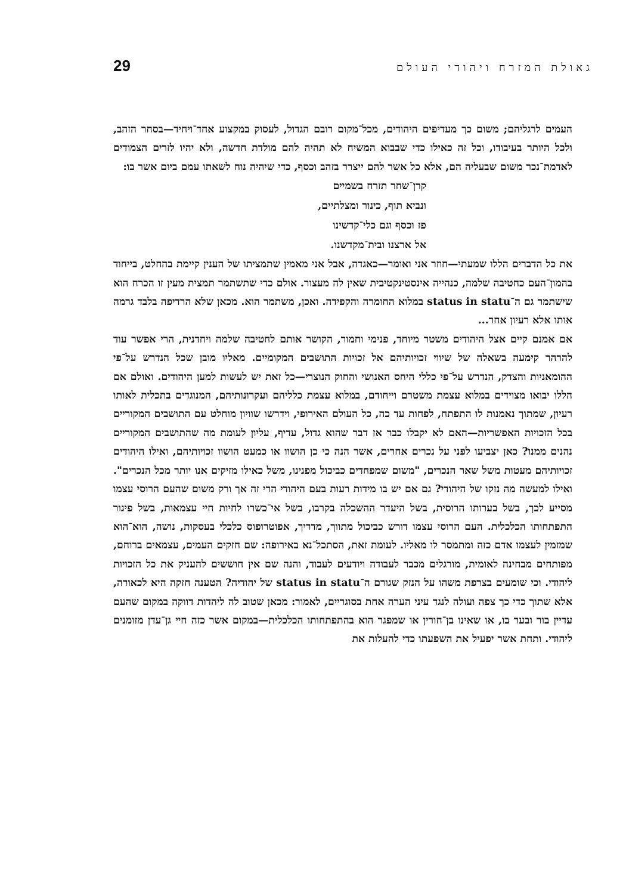29 גאולת המזרח ויהודי העולם
העמים לרגליהם; משום כך מעדיפים היהודים, מכל־מקום רובם הגדול, לעסוק במקצוע אחד־ויחיד—בסחר הזהב, ולכל היותר בעיבודו, וכל זה כאילו כדי שבבוא המשיח לא תהיה להם מולדת חדשה, ולא יהיו לזרים הצמודים לאדמת־נכר משום שבעליה הם, אלא כל אשר להם ייצרר בזהב וכסף, כדי שיהיה נוח לשאתו עמם ביום אשר בו:
קרן־שחר תזרח בשמיים
ונביא תוף, כינור ומצלתיים,
פז וכסף וגם כלי־קדשינו
אל ארצנו ובית־מקדשנו.
את כל הדברים הללו שמעתי—חוזר אני ואומר—כאגדה, אבל אני מאמין שתמציתו של הענין קיימת בהחלט, בייחוד בהמון־העם כחטיבה שלמה, כנהייה אינסטינקטיבית שאין לה מעצור. אולם כדי שתשתמר תמצית מעין זו הכרח הוא שישתמר גם ה־status in statu במלוא החומרה והקפידה. ואכן, משתמר הוא. מכאן שלא הרדיפה בלבד גרמה אותו אלא רעיון אחר...
אם אמנם קיים אצל היהודים משטר מיוחד, פנימי וחמור, הקושר אותם לחטיבה שלמה ויחדנית, הרי אפשר עוד להרהר קימעה בשאלה של שיווי זכויותיהם אל זכויות התושבים המקומיים. מאליו מובן שכל הנדרש על־פי ההומאניות והצדק, הנדרש על־פי כללי היחס האנושי והחוק הנוצרי—כל זאת יש לעשות למען היהודים. ואולם אם הללו יבואו מצוידים במלוא עצמת משטרם וייחודם, במלוא עצמת כלליהם ועקרונותיהם, המנוגדים בתכלית לאותו רעיון, שמתוך נאמנות לו התפתח, לפחות עד כה, כל העולם האירופי, וידרשו שוויון מוחלט עם התושבים המקוריים בכל הזכויות האפשריות—האם לא יקבלו כבר אז דבר שהוא גדול, עדיף, עליון לעומת מה שהתושבים המקוריים נהנים ממנו? כאן יצביעו לפני על נכרים אחרים, אשר הנה כי כן הושוו או כמעט הושוו זכויותיהם, ואילו היהודים זכויותיהם מעטות משל שאר הנכרים, "משום שמפחדים כביכול מפנינו, משל כאילו מזיקים אנו יותר מכל הנכרים". ואילו למעשה מה נזקו של היהודי? גם אם יש בו מידות רעות בעם היהודי הרי זה אך ורק משום שהעם הרוסי עצמו מסייע לכך, בשל בערותו הרוסית, בשל היעדר ההשכלה בקרבו, בשל אי־כשרו לחיות חיי עצמאות, בשל פיגור התפתחותו הכלכלית. העם הרוסי עצמו דורש כביכול מתווך, מדריך, אפוטרופוס כלכלי בעסקות, נושה, הוא־הוא שמזמין לעצמו אדם כזה ומתמסר לו מאליו. לעומת זאת, הסתכל־נא באירופה: שם חזקים העמים, עצמאים ברוחם, מפותחים מבחינה לאומית, מורגלים מכבר לעבודה ויודעים לעבוד, והנה שם אין חוששים להעניק את כל הזכויות ליהודי. וכי שומעים בצרפת משהו על הנזק שגורם ה־status in statu של יהודיה? הטענה חזקה היא לכאורה, אלא שתוך כדי כך צפה ועולה לנגד עיני הערה אחת בסוגריים, לאמור: מכאן שטוב לה ליהדות דווקה במקום שהעם עדיין בור ובער בו, או שאינו בן־חורין או שמפגר הוא בהתפתחותו הכלכלית—במקום אשר כזה חיי גן־עדן מזומנים ליהודי. ותחת אשר יפעיל את השפעתו כדי להעלות את